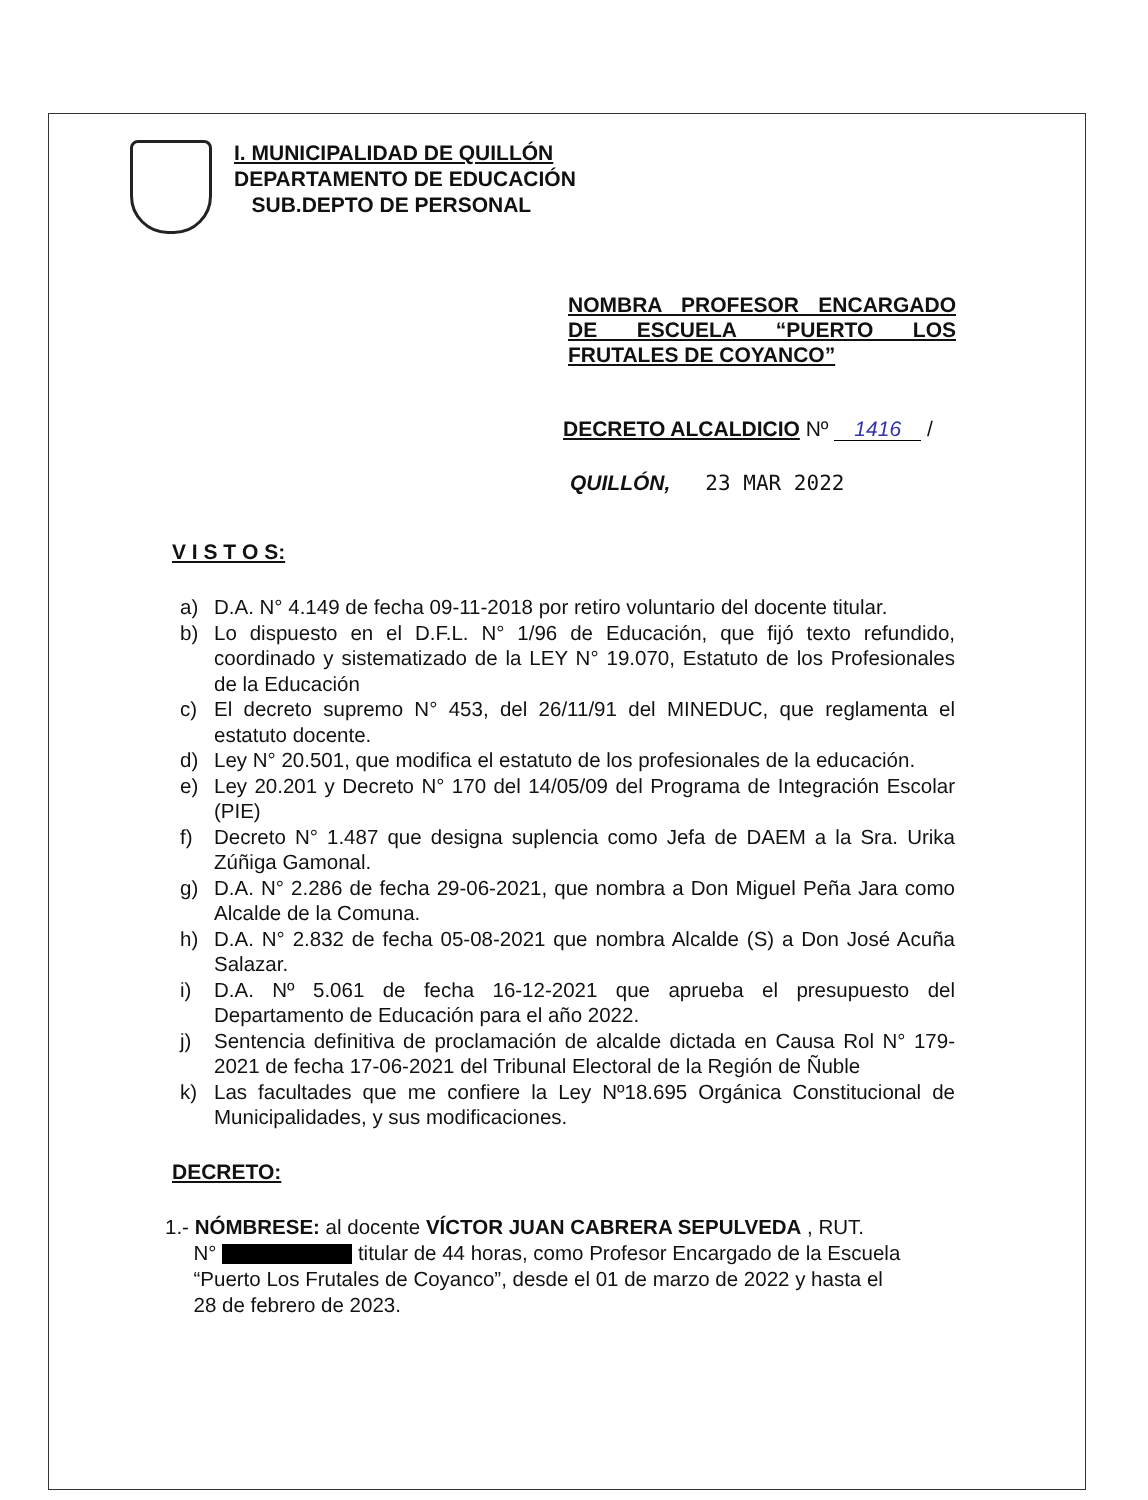I. MUNICIPALIDAD DE QUILLÓN
DEPARTAMENTO DE EDUCACIÓN
SUB.DEPTO DE PERSONAL
NOMBRA PROFESOR ENCARGADO DE ESCUELA “PUERTO LOS FRUTALES DE COYANCO”
DECRETO ALCALDICIO Nº 1416 /
QUILLÓN, 23 MAR 2022
V I S T O S:
a) D.A. N° 4.149 de fecha 09-11-2018 por retiro voluntario del docente titular.
b) Lo dispuesto en el D.F.L. N° 1/96 de Educación, que fijó texto refundido, coordinado y sistematizado de la LEY N° 19.070, Estatuto de los Profesionales de la Educación
c) El decreto supremo N° 453, del 26/11/91 del MINEDUC, que reglamenta el estatuto docente.
d) Ley N° 20.501, que modifica el estatuto de los profesionales de la educación.
e) Ley 20.201 y Decreto N° 170 del 14/05/09 del Programa de Integración Escolar (PIE)
f) Decreto N° 1.487 que designa suplencia como Jefa de DAEM a la Sra. Urika Zúñiga Gamonal.
g) D.A. N° 2.286 de fecha 29-06-2021, que nombra a Don Miguel Peña Jara como Alcalde de la Comuna.
h) D.A. N° 2.832 de fecha 05-08-2021 que nombra Alcalde (S) a Don José Acuña Salazar.
i) D.A. Nº 5.061 de fecha 16-12-2021 que aprueba el presupuesto del Departamento de Educación para el año 2022.
j) Sentencia definitiva de proclamación de alcalde dictada en Causa Rol N° 179-2021 de fecha 17-06-2021 del Tribunal Electoral de la Región de Ñuble
k) Las facultades que me confiere la Ley Nº18.695 Orgánica Constitucional de Municipalidades, y sus modificaciones.
DECRETO:
1.- NÓMBRESE: al docente VÍCTOR JUAN CABRERA SEPULVEDA , RUT.
N° titular de 44 horas, como Profesor Encargado de la Escuela
“Puerto Los Frutales de Coyanco”, desde el 01 de marzo de 2022 y hasta el
28 de febrero de 2023.